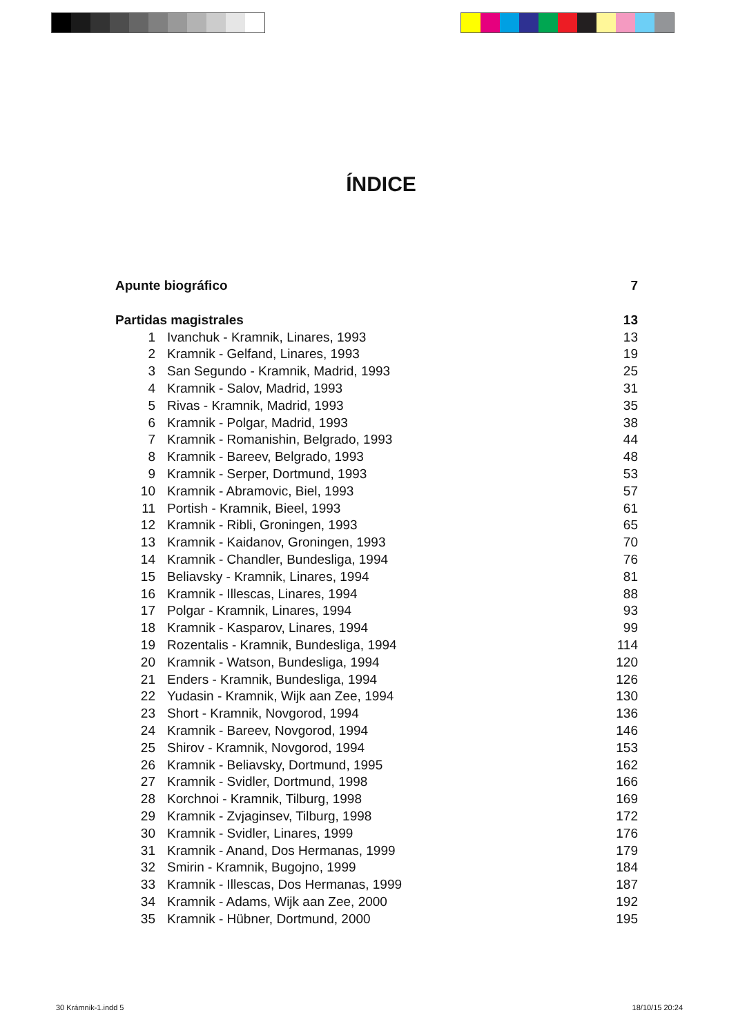ÍNDICE
Apunte biográfico 7
Partidas magistrales 13
1 Ivanchuk - Kramnik, Linares, 1993 13
2 Kramnik - Gelfand, Linares, 1993 19
3 San Segundo - Kramnik, Madrid, 1993 25
4 Kramnik - Salov, Madrid, 1993 31
5 Rivas - Kramnik, Madrid, 1993 35
6 Kramnik - Polgar, Madrid, 1993 38
7 Kramnik - Romanishin, Belgrado, 1993 44
8 Kramnik - Bareev, Belgrado, 1993 48
9 Kramnik - Serper, Dortmund, 1993 53
10 Kramnik - Abramovic, Biel, 1993 57
11 Portish - Kramnik, Bieel, 1993 61
12 Kramnik - Ribli, Groningen, 1993 65
13 Kramnik - Kaidanov, Groningen, 1993 70
14 Kramnik - Chandler, Bundesliga, 1994 76
15 Beliavsky - Kramnik, Linares, 1994 81
16 Kramnik - Illescas, Linares, 1994 88
17 Polgar - Kramnik, Linares, 1994 93
18 Kramnik - Kasparov, Linares, 1994 99
19 Rozentalis - Kramnik, Bundesliga, 1994 114
20 Kramnik - Watson, Bundesliga, 1994 120
21 Enders - Kramnik, Bundesliga, 1994 126
22 Yudasin - Kramnik, Wijk aan Zee, 1994 130
23 Short - Kramnik, Novgorod, 1994 136
24 Kramnik - Bareev, Novgorod, 1994 146
25 Shirov - Kramnik, Novgorod, 1994 153
26 Kramnik - Beliavsky, Dortmund, 1995 162
27 Kramnik - Svidler, Dortmund, 1998 166
28 Korchnoi - Kramnik, Tilburg, 1998 169
29 Kramnik - Zvjaginsev, Tilburg, 1998 172
30 Kramnik - Svidler, Linares, 1999 176
31 Kramnik - Anand, Dos Hermanas, 1999 179
32 Smirin - Kramnik, Bugojno, 1999 184
33 Kramnik - Illescas, Dos Hermanas, 1999 187
34 Kramnik - Adams, Wijk aan Zee, 2000 192
35 Kramnik - Hübner, Dortmund, 2000 195
30 Krámnik-1.indd 5 18/10/15 20:24